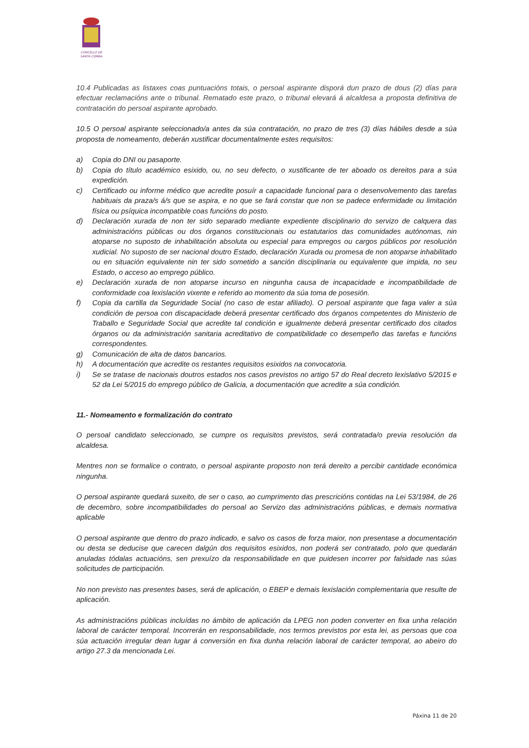CONCELLO DE
SANTA COMBA
10.4 Publicadas as listaxes coas puntuacións totais, o persoal aspirante disporá dun prazo de dous (2) días para efectuar reclamacións ante o tribunal. Rematado este prazo, o tribunal elevará á alcaldesa a proposta definitiva de contratación do persoal aspirante aprobado.
10.5 O persoal aspirante seleccionado/a antes da súa contratación, no prazo de tres (3) días hábiles desde a súa proposta de nomeamento, deberán xustificar documentalmente estes requisitos:
a) Copia do DNI ou pasaporte.
b) Copia do título académico esixido, ou, no seu defecto, o xustificante de ter aboado os dereitos para a súa expedición.
c) Certificado ou informe médico que acredite posuír a capacidade funcional para o desenvolvemento das tarefas habituais da praza/s á/s que se aspira, e no que se fará constar que non se padece enfermidade ou limitación física ou psíquica incompatible coas funcións do posto.
d) Declaración xurada de non ter sido separado mediante expediente disciplinario do servizo de calquera das administracións públicas ou dos órganos constitucionais ou estatutarios das comunidades autónomas, nin atoparse no suposto de inhabilitación absoluta ou especial para empregos ou cargos públicos por resolución xudicial. No suposto de ser nacional doutro Estado, declaración Xurada ou promesa de non atoparse inhabilitado ou en situación equivalente nin ter sido sometido a sanción disciplinaria ou equivalente que impida, no seu Estado, o acceso ao emprego público.
e) Declaración xurada de non atoparse incurso en ningunha causa de incapacidade e incompatibilidade de conformidade coa lexislación vixente e referido ao momento da súa toma de posesión.
f) Copia da cartilla da Seguridade Social (no caso de estar afiliado). O persoal aspirante que faga valer a súa condición de persoa con discapacidade deberá presentar certificado dos órganos competentes do Ministerio de Traballo e Seguridade Social que acredite tal condición e igualmente deberá presentar certificado dos citados órganos ou da administración sanitaria acreditativo de compatibilidade co desempeño das tarefas e funcións correspondentes.
g) Comunicación de alta de datos bancarios.
h) A documentación que acredite os restantes requisitos esixidos na convocatoria.
i) Se se tratase de nacionais doutros estados nos casos previstos no artigo 57 do Real decreto lexislativo 5/2015 e 52 da Lei 5/2015 do emprego público de Galicia, a documentación que acredite a súa condición.
11.- Nomeamento e formalización do contrato
O persoal candidato seleccionado, se cumpre os requisitos previstos, será contratada/o previa resolución da alcaldesa.
Mentres non se formalice o contrato, o persoal aspirante proposto non terá dereito a percibir cantidade económica ningunha.
O persoal aspirante quedará suxeito, de ser o caso, ao cumprimento das prescricións contidas na Lei 53/1984, de 26 de decembro, sobre incompatibilidades do persoal ao Servizo das administracións públicas, e demais normativa aplicable
O persoal aspirante que dentro do prazo indicado, e salvo os casos de forza maior, non presentase a documentación ou desta se deducise que carecen dalgún dos requisitos esixidos, non poderá ser contratado, polo que quedarán anuladas tódalas actuacións, sen prexuízo da responsabilidade en que puidesen incorrer por falsidade nas súas solicitudes de participación.
No non previsto nas presentes bases, será de aplicación, o EBEP e demais lexislación complementaria que resulte de aplicación.
As administracións públicas incluídas no ámbito de aplicación da LPEG non poden converter en fixa unha relación laboral de carácter temporal. Incorrerán en responsabilidade, nos termos previstos por esta lei, as persoas que coa súa actuación irregular dean lugar á conversión en fixa dunha relación laboral de carácter temporal, ao abeiro do artigo 27.3 da mencionada Lei.
Páxina 11 de 20